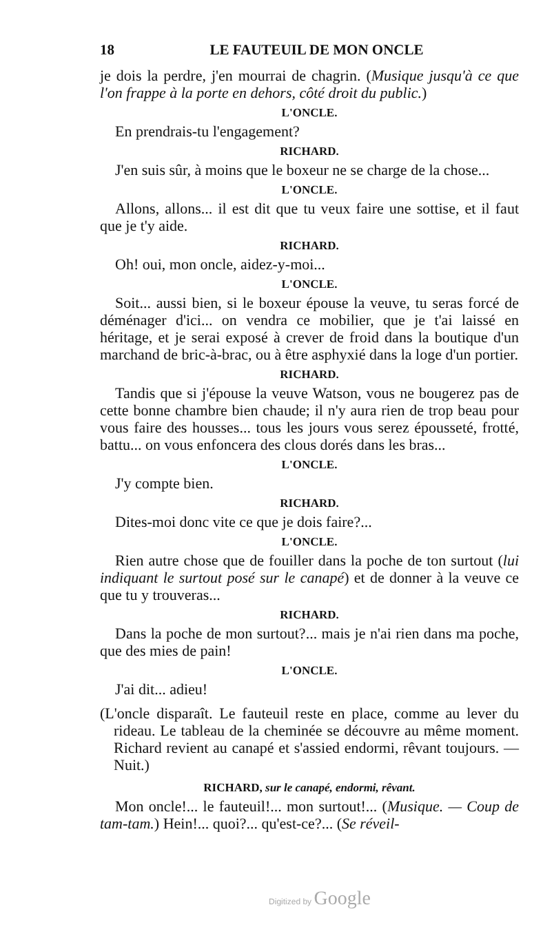18 LE FAUTEUIL DE MON ONCLE
je dois la perdre, j'en mourrai de chagrin. (Musique jusqu'à ce que l'on frappe à la porte en dehors, côté droit du public.)
L'ONCLE.
En prendrais-tu l'engagement?
RICHARD.
J'en suis sûr, à moins que le boxeur ne se charge de la chose...
L'ONCLE.
Allons, allons... il est dit que tu veux faire une sottise, et il faut que je t'y aide.
RICHARD.
Oh! oui, mon oncle, aidez-y-moi...
L'ONCLE.
Soit... aussi bien, si le boxeur épouse la veuve, tu seras forcé de déménager d'ici... on vendra ce mobilier, que je t'ai laissé en héritage, et je serai exposé à crever de froid dans la boutique d'un marchand de bric-à-brac, ou à être asphyxié dans la loge d'un portier.
RICHARD.
Tandis que si j'épouse la veuve Watson, vous ne bougerez pas de cette bonne chambre bien chaude; il n'y aura rien de trop beau pour vous faire des housses... tous les jours vous serez épousseté, frotté, battu... on vous enfoncera des clous dorés dans les bras...
L'ONCLE.
J'y compte bien.
RICHARD.
Dites-moi donc vite ce que je dois faire?...
L'ONCLE.
Rien autre chose que de fouiller dans la poche de ton surtout (lui indiquant le surtout posé sur le canapé) et de donner à la veuve ce que tu y trouveras...
RICHARD.
Dans la poche de mon surtout?... mais je n'ai rien dans ma poche, que des mies de pain!
L'ONCLE.
J'ai dit... adieu!
(L'oncle disparaît. Le fauteuil reste en place, comme au lever du rideau. Le tableau de la cheminée se découvre au même moment. Richard revient au canapé et s'assied endormi, rêvant toujours. — Nuit.)
RICHARD, sur le canapé, endormi, rêvant.
Mon oncle!... le fauteuil!... mon surtout!... (Musique. — Coup de tam-tam.) Hein!... quoi?... qu'est-ce?... (Se réveil-
Digitized by Google